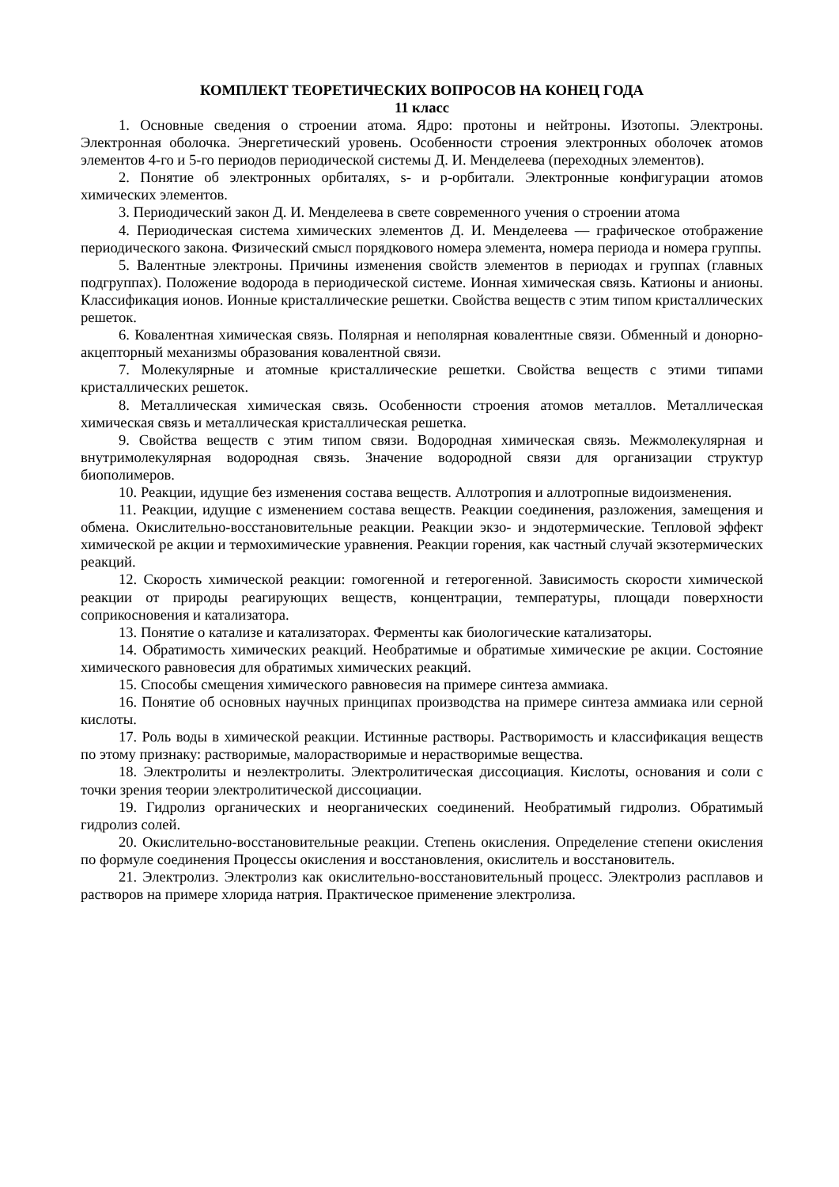КОМПЛЕКТ ТЕОРЕТИЧЕСКИХ ВОПРОСОВ НА КОНЕЦ ГОДА
11 класс
1. Основные сведения о строении атома. Ядро: протоны и нейтроны. Изотопы. Электроны. Электронная оболочка. Энергетический уровень. Особенности строения электронных оболочек атомов элементов 4-го и 5-го периодов периодической системы Д. И. Менделеева (переходных элементов).
2. Понятие об электронных орбиталях, s- и p-орбитали. Электронные конфигурации атомов химических элементов.
3. Периодический закон Д. И. Менделеева в свете современного учения о строении атома
4. Периодическая система химических элементов Д. И. Менделеева — графическое отображение периодического закона. Физический смысл порядкового номера элемента, номера периода и номера группы.
5. Валентные электроны. Причины изменения свойств элементов в периодах и группах (главных подгруппах). Положение водорода в периодической системе. Ионная химическая связь. Катионы и анионы. Классификация ионов. Ионные кристаллические решетки. Свойства веществ с этим типом кристаллических решеток.
6. Ковалентная химическая связь. Полярная и неполярная ковалентные связи. Обменный и донорно-акцепторный механизмы образования ковалентной связи.
7. Молекулярные и атомные кристаллические решетки. Свойства веществ с этими типами кристаллических решеток.
8. Металлическая химическая связь. Особенности строения атомов металлов. Металлическая химическая связь и металлическая кристаллическая решетка.
9. Свойства веществ с этим типом связи. Водородная химическая связь. Межмолекулярная и внутримолекулярная водородная связь. Значение водородной связи для организации структур биополимеров.
10. Реакции, идущие без изменения состава веществ. Аллотропия и аллотропные видоизменения.
11. Реакции, идущие с изменением состава веществ. Реакции соединения, разложения, замещения и обмена. Окислительно-восстановительные реакции. Реакции экзо- и эндотермические. Тепловой эффект химической ре акции и термохимические уравнения. Реакции горения, как частный случай экзотермических реакций.
12. Скорость химической реакции: гомогенной и гетерогенной. Зависимость скорости химической реакции от природы реагирующих веществ, концентрации, температуры, площади поверхности соприкосновения и катализатора.
13. Понятие о катализе и катализаторах. Ферменты как биологические катализаторы.
14. Обратимость химических реакций. Необратимые и обратимые химические ре акции. Состояние химического равновесия для обратимых химических реакций.
15. Способы смещения химического равновесия на примере синтеза аммиака.
16. Понятие об основных научных принципах производства на примере синтеза аммиака или серной кислоты.
17. Роль воды в химической реакции. Истинные растворы. Растворимость и классификация веществ по этому признаку: растворимые, малорастворимые и нерастворимые вещества.
18. Электролиты и неэлектролиты. Электролитическая диссоциация. Кислоты, основания и соли с точки зрения теории электролитической диссоциации.
19. Гидролиз органических и неорганических соединений. Необратимый гидролиз. Обратимый гидролиз солей.
20. Окислительно-восстановительные реакции. Степень окисления. Определение степени окисления по формуле соединения Процессы окисления и восстановления, окислитель и восстановитель.
21. Электролиз. Электролиз как окислительно-восстановительный процесс. Электролиз расплавов и растворов на примере хлорида натрия. Практическое применение электролиза.